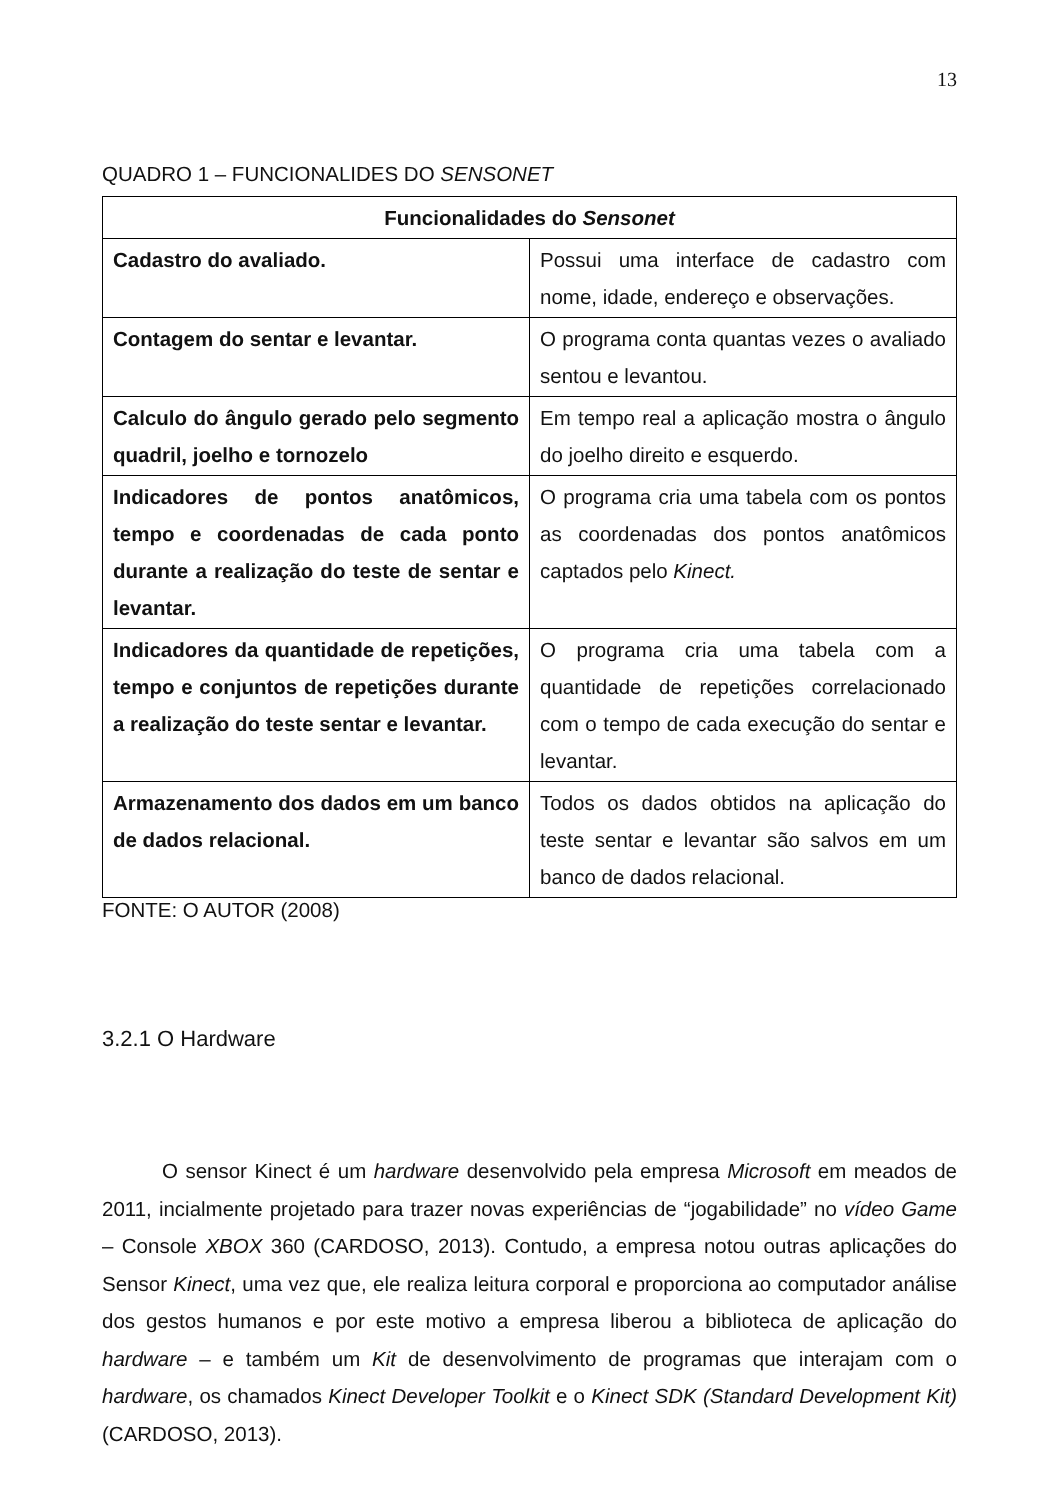13
QUADRO 1 – FUNCIONALIDES DO SENSONET
| Funcionalidades do Sensonet | |
| --- | --- |
| Cadastro do avaliado. | Possui uma interface de cadastro com nome, idade, endereço e observações. |
| Contagem do sentar e levantar. | O programa conta quantas vezes o avaliado sentou e levantou. |
| Calculo do ângulo gerado pelo segmento quadril, joelho e tornozelo | Em tempo real a aplicação mostra o ângulo do joelho direito e esquerdo. |
| Indicadores de pontos anatômicos, tempo e coordenadas de cada ponto durante a realização do teste de sentar e levantar. | O programa cria uma tabela com os pontos as coordenadas dos pontos anatômicos captados pelo Kinect. |
| Indicadores da quantidade de repetições, tempo e conjuntos de repetições durante a realização do teste sentar e levantar. | O programa cria uma tabela com a quantidade de repetições correlacionado com o tempo de cada execução do sentar e levantar. |
| Armazenamento dos dados em um banco de dados relacional. | Todos os dados obtidos na aplicação do teste sentar e levantar são salvos em um banco de dados relacional. |
FONTE: O AUTOR (2008)
3.2.1 O Hardware
O sensor Kinect é um hardware desenvolvido pela empresa Microsoft em meados de 2011, incialmente projetado para trazer novas experiências de “jogabilidade” no vídeo Game – Console XBOX 360 (CARDOSO, 2013). Contudo, a empresa notou outras aplicações do Sensor Kinect, uma vez que, ele realiza leitura corporal e proporciona ao computador análise dos gestos humanos e por este motivo a empresa liberou a biblioteca de aplicação do hardware – e também um Kit de desenvolvimento de programas que interajam com o hardware, os chamados Kinect Developer Toolkit e o Kinect SDK (Standard Development Kit) (CARDOSO, 2013).